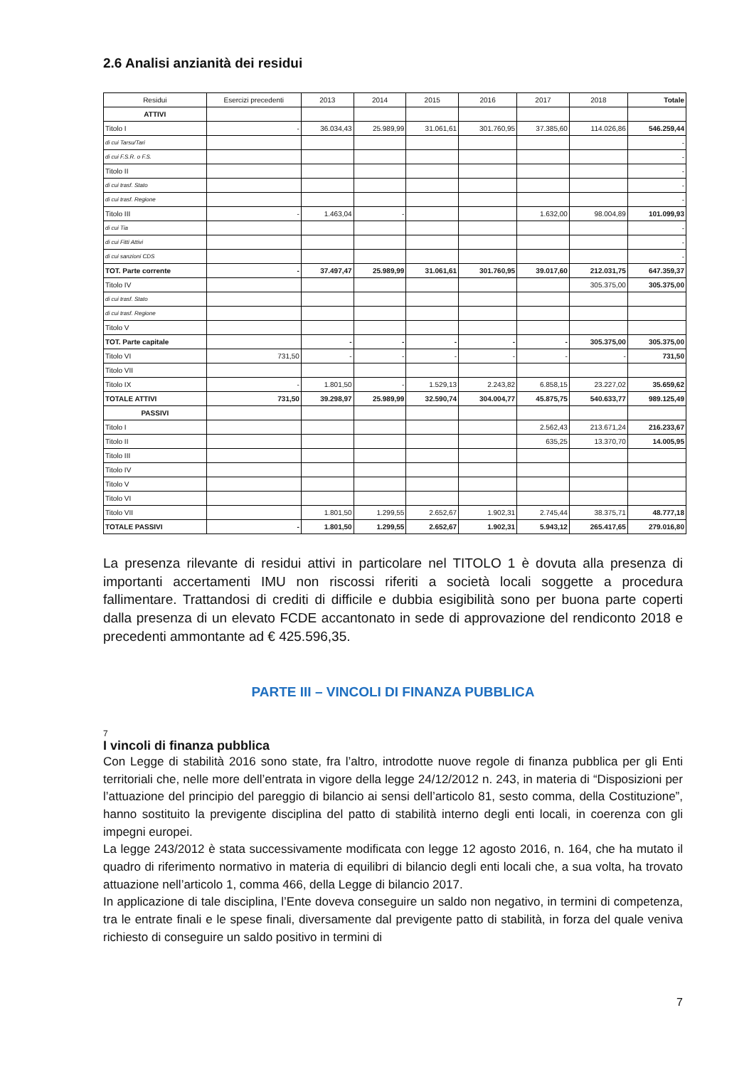2.6 Analisi anzianità dei residui
| Residui | Esercizi precedenti | 2013 | 2014 | 2015 | 2016 | 2017 | 2018 | Totale |
| --- | --- | --- | --- | --- | --- | --- | --- | --- |
| ATTIVI | | | | | | | | |
| Titolo I | - | 36.034,43 | 25.989,99 | 31.061,61 | 301.760,95 | 37.385,60 | 114.026,86 | 546.259,44 |
| di cui Tarsu/Tari | | | | | | | | - |
| di cui F.S.R. o F.S. | | | | | | | | - |
| Titolo II | | | | | | | | - |
| di cui trasf. Stato | | | | | | | | - |
| di cui trasf. Regione | | | | | | | | - |
| Titolo III | - | 1.463,04 | - | | | 1.632,00 | 98.004,89 | 101.099,93 |
| di cui Tia | | | | | | | | - |
| di cui Fitti Attivi | | | | | | | | - |
| di cui sanzioni CDS | | | | | | | | - |
| TOT. Parte corrente | - | 37.497,47 | 25.989,99 | 31.061,61 | 301.760,95 | 39.017,60 | 212.031,75 | 647.359,37 |
| Titolo IV | | | | | | | 305.375,00 | 305.375,00 |
| di cui trasf. Stato | | | | | | | | |
| di cui trasf. Regione | | | | | | | | |
| Titolo V | | | | | | | | |
| TOT. Parte capitale | | - | - | - | - | - | 305.375,00 | 305.375,00 |
| Titolo VI | 731,50 | - | - | - | - | - | - | 731,50 |
| Titolo VII | | | | | | | | |
| Titolo IX | - | 1.801,50 | - | 1.529,13 | 2.243,82 | 6.858,15 | 23.227,02 | 35.659,62 |
| TOTALE ATTIVI | 731,50 | 39.298,97 | 25.989,99 | 32.590,74 | 304.004,77 | 45.875,75 | 540.633,77 | 989.125,49 |
| PASSIVI | | | | | | | | |
| Titolo I | | | | | | 2.562,43 | 213.671,24 | 216.233,67 |
| Titolo II | | | | | | 635,25 | 13.370,70 | 14.005,95 |
| Titolo III | | | | | | | | |
| Titolo IV | | | | | | | | |
| Titolo V | | | | | | | | |
| Titolo VI | | | | | | | | |
| Titolo VII | | 1.801,50 | 1.299,55 | 2.652,67 | 1.902,31 | 2.745,44 | 38.375,71 | 48.777,18 |
| TOTALE PASSIVI | - | 1.801,50 | 1.299,55 | 2.652,67 | 1.902,31 | 5.943,12 | 265.417,65 | 279.016,80 |
La presenza rilevante di residui attivi in particolare nel TITOLO 1 è dovuta alla presenza di importanti accertamenti IMU non riscossi riferiti a società locali soggette a procedura fallimentare. Trattandosi di crediti di difficile e dubbia esigibilità sono per buona parte coperti dalla presenza di un elevato FCDE accantonato in sede di approvazione del rendiconto 2018 e precedenti ammontante ad € 425.596,35.
PARTE III – VINCOLI DI FINANZA PUBBLICA
7
I vincoli di finanza pubblica
Con Legge di stabilità 2016 sono state, fra l’altro, introdotte nuove regole di finanza pubblica per gli Enti territoriali che, nelle more dell’entrata in vigore della legge 24/12/2012 n. 243, in materia di “Disposizioni per l’attuazione del principio del pareggio di bilancio ai sensi dell’articolo 81, sesto comma, della Costituzione”, hanno sostituito la previgente disciplina del patto di stabilità interno degli enti locali, in coerenza con gli impegni europei.
La legge 243/2012 è stata successivamente modificata con legge 12 agosto 2016, n. 164, che ha mutato il quadro di riferimento normativo in materia di equilibri di bilancio degli enti locali che, a sua volta, ha trovato attuazione nell’articolo 1, comma 466, della Legge di bilancio 2017.
In applicazione di tale disciplina, l’Ente doveva conseguire un saldo non negativo, in termini di competenza, tra le entrate finali e le spese finali, diversamente dal previgente patto di stabilità, in forza del quale veniva richiesto di conseguire un saldo positivo in termini di
7